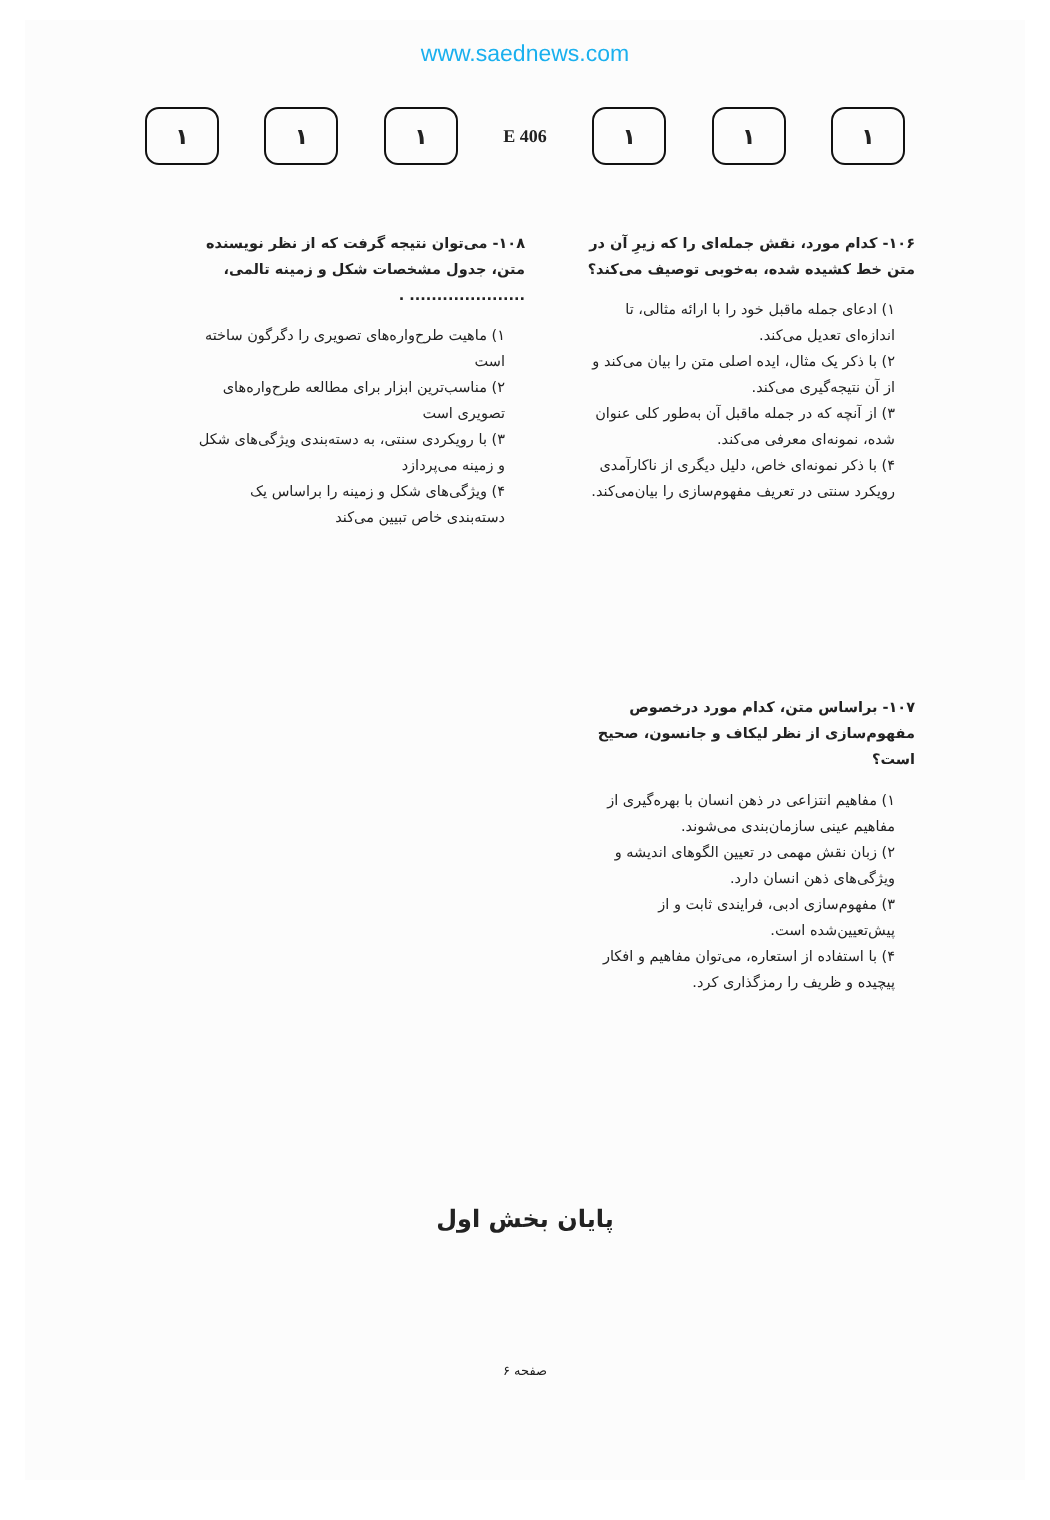www.saednews.com
۱ ۱ ۱
406 E
۱ ۱ ۱
۱۰۶- کدام مورد، نقش جمله‌ای را که زیرِ آن در متن خط کشیده شده، به‌خوبی توصیف می‌کند؟
۱) ادعای جمله ماقبل خود را با ارائه مثالی، تا اندازه‌ای تعدیل می‌کند.
۲) با ذکر یک مثال، ایده اصلی متن را بیان می‌کند و از آن نتیجه‌گیری می‌کند.
۳) از آنچه که در جمله ماقبل آن به‌طور کلی عنوان شده، نمونه‌ای معرفی می‌کند.
۴) با ذکر نمونه‌ای خاص، دلیل دیگری از ناکارآمدی رویکرد سنتی در تعریف مفهوم‌سازی را بیان‌می‌کند.
۱۰۷- براساس متن، کدام مورد درخصوص مفهوم‌سازی از نظر لیکاف و جانسون، صحیح است؟
۱) مفاهیم انتزاعی در ذهن انسان با بهره‌گیری از مفاهیم عینی سازمان‌بندی می‌شوند.
۲) زبان نقش مهمی در تعیین الگوهای اندیشه و ویژگی‌های ذهن انسان دارد.
۳) مفهوم‌سازی ادبی، فرایندی ثابت و از پیش‌تعیین‌شده است.
۴) با استفاده از استعاره، می‌توان مفاهیم و افکار پیچیده و ظریف را رمزگذاری کرد.
۱۰۸- می‌توان نتیجه گرفت که از نظر نویسنده متن، جدول مشخصات شکل و زمینه تالمی، ..................... .
۱) ماهیت طرح‌واره‌های تصویری را دگرگون ساخته است
۲) مناسب‌ترین ابزار برای مطالعه طرح‌واره‌های تصویری است
۳) با رویکردی سنتی، به دسته‌بندی ویژگی‌های شکل و زمینه می‌پردازد
۴) ویژگی‌های شکل و زمینه را براساس یک دسته‌بندی خاص تبیین می‌کند
پایان بخش اول
صفحه ۶